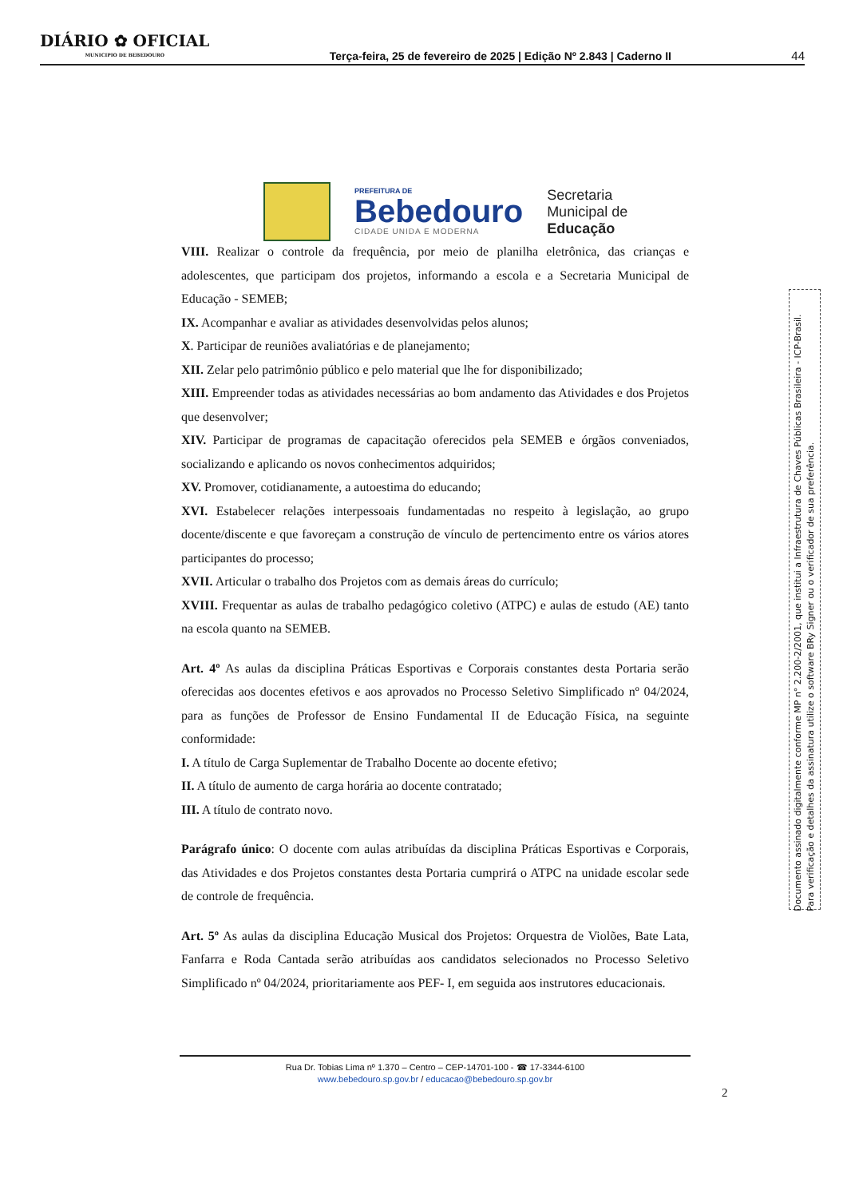DIÁRIO ✿ OFICIAL
MUNICIPIO DE BEBEDOURO
Terça-feira, 25 de fevereiro de 2025 | Edição Nº 2.843 | Caderno II
44
PREFEITURA DE
Bebedouro
CIDADE UNIDA E MODERNA
Secretaria
Municipal de
Educação
VIII. Realizar o controle da frequência, por meio de planilha eletrônica, das crianças e adolescentes, que participam dos projetos, informando a escola e a Secretaria Municipal de Educação - SEMEB;
IX. Acompanhar e avaliar as atividades desenvolvidas pelos alunos;
X. Participar de reuniões avaliatórias e de planejamento;
XII. Zelar pelo patrimônio público e pelo material que lhe for disponibilizado;
XIII. Empreender todas as atividades necessárias ao bom andamento das Atividades e dos Projetos que desenvolver;
XIV. Participar de programas de capacitação oferecidos pela SEMEB e órgãos conveniados, socializando e aplicando os novos conhecimentos adquiridos;
XV. Promover, cotidianamente, a autoestima do educando;
XVI. Estabelecer relações interpessoais fundamentadas no respeito à legislação, ao grupo docente/discente e que favoreçam a construção de vínculo de pertencimento entre os vários atores participantes do processo;
XVII. Articular o trabalho dos Projetos com as demais áreas do currículo;
XVIII. Frequentar as aulas de trabalho pedagógico coletivo (ATPC) e aulas de estudo (AE) tanto na escola quanto na SEMEB.
Art. 4º As aulas da disciplina Práticas Esportivas e Corporais constantes desta Portaria serão oferecidas aos docentes efetivos e aos aprovados no Processo Seletivo Simplificado nº 04/2024, para as funções de Professor de Ensino Fundamental II de Educação Física, na seguinte conformidade:
I. A título de Carga Suplementar de Trabalho Docente ao docente efetivo;
II. A título de aumento de carga horária ao docente contratado;
III. A título de contrato novo.
Parágrafo único: O docente com aulas atribuídas da disciplina Práticas Esportivas e Corporais, das Atividades e dos Projetos constantes desta Portaria cumprirá o ATPC na unidade escolar sede de controle de frequência.
Art. 5º As aulas da disciplina Educação Musical dos Projetos: Orquestra de Violões, Bate Lata, Fanfarra e Roda Cantada serão atribuídas aos candidatos selecionados no Processo Seletivo Simplificado nº 04/2024, prioritariamente aos PEF- I, em seguida aos instrutores educacionais.
Documento assinado digitalmente conforme MP n° 2.200-2/2001, que institui a Infraestrutura de Chaves Públicas Brasileira - ICP-Brasil.
Para verificação e detalhes da assinatura utilize o software BRy Signer ou o verificador de sua preferência.
Rua Dr. Tobias Lima nº 1.370 – Centro – CEP-14701-100 - ☎ 17-3344-6100
www.bebedouro.sp.gov.br / educacao@bebedouro.sp.gov.br
2